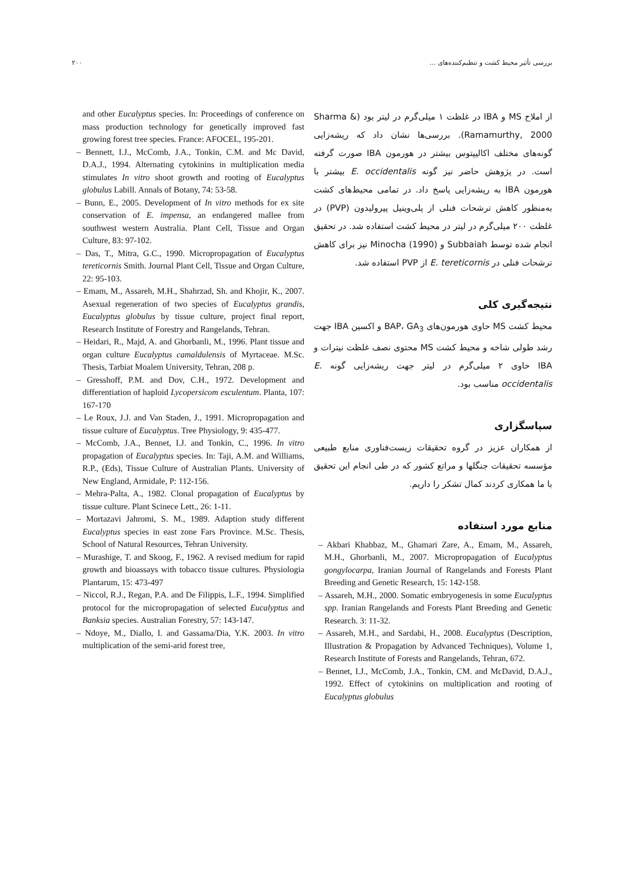۲۰۰ بررسی تأثیر محیط کشت و تنظیم‌کننده‌های ...
از املاح MS و IBA در غلظت ۱ میلی‌گرم در لیتر بود (Sharma & Ramamurthy, 2000). بررسی‌ها نشان داد که ریشه‌زایی گونه‌های مختلف اکالیپتوس بیشتر در هورمون IBA صورت گرفته است. در پژوهش حاضر نیز گونه E. occidentalis بیشتر با هورمون IBA به ریشه‌زایی پاسخ داد. در تمامی محیط‌های کشت به‌منظور کاهش ترشحات فنلی از پلی‌وینیل پیرولیدون (PVP) در غلظت ۲۰۰ میلی‌گرم در لیتر در محیط کشت استفاده شد. در تحقیق انجام شده توسط Subbaiah و Minocha (1990) نیز برای کاهش ترشحات فنلی در E. tereticornis از PVP استفاده شد.
نتیجه‌گیری کلی
محیط کشت MS حاوی هورمون‌های BAP، GA<sub>3</sub> و اکسین IBA جهت رشد طولی شاخه و محیط کشت MS محتوی نصف غلظت نیترات و IBA حاوی ۲ میلی‌گرم در لیتر جهت ریشه‌زایی گونه E. occidentalis مناسب بود.
سپاسگزاری
از همکاران عزیز در گروه تحقیقات زیست‌فناوری منابع طبیعی مؤسسه تحقیقات جنگلها و مراتع کشور که در طی انجام این تحقیق با ما همکاری کردند کمال تشکر را داریم.
منابع مورد استفاده
– Akbari Khabbaz, M., Ghamari Zare, A., Emam, M., Assareh, M.H., Ghorbanli, M., 2007. Micropropagation of Eucalyptus gongylocarpa, Iranian Journal of Rangelands and Forests Plant Breeding and Genetic Research, 15: 142-158.
– Assareh, M.H., 2000. Somatic embryogenesis in some Eucalyptus spp. Iranian Rangelands and Forests Plant Breeding and Genetic Research. 3: 11-32.
– Assareh, M.H., and Sardabi, H., 2008. Eucalyptus (Description, Illustration & Propagation by Advanced Techniques), Volume 1, Research Institute of Forests and Rangelands, Tehran, 672.
– Bennet, I.J., McComb, J.A., Tonkin, CM. and McDavid, D.A.J., 1992. Effect of cytokinins on multiplication and rooting of Eucalyptus globulus
and other Eucalyptus species. In: Proceedings of conference on mass production technology for genetically improved fast growing forest tree species. France: AFOCEL, 195-201.
– Bennett, I.J., McComb, J.A., Tonkin, C.M. and Mc David, D.A.J., 1994. Alternating cytokinins in multiplication media stimulates In vitro shoot growth and rooting of Eucalyptus globulus Labill. Annals of Botany, 74: 53-58.
– Bunn, E., 2005. Development of In vitro methods for ex site conservation of E. impensa, an endangered mallee from southwest western Australia. Plant Cell, Tissue and Organ Culture, 83: 97-102.
– Das, T., Mitra, G.C., 1990. Micropropagation of Eucalyptus tereticornis Smith. Journal Plant Cell, Tissue and Organ Culture, 22: 95-103.
– Emam, M., Assareh, M.H., Shahrzad, Sh. and Khojir, K., 2007. Asexual regeneration of two species of Eucalyptus grandis, Eucalyptus globulus by tissue culture, project final report, Research Institute of Forestry and Rangelands, Tehran.
– Heidari, R., Majd, A. and Ghorbanli, M., 1996. Plant tissue and organ culture Eucalyptus camaldulensis of Myrtaceae. M.Sc. Thesis, Tarbiat Moalem University, Tehran, 208 p.
– Gresshoff, P.M. and Dov, C.H., 1972. Development and differentiation of haploid Lycopersicom esculentum. Planta, 107: 167-170
– Le Roux, J.J. and Van Staden, J., 1991. Micropropagation and tissue culture of Eucalyptus. Tree Physiology, 9: 435-477.
– McComb, J.A., Bennet, I.J. and Tonkin, C., 1996. In vitro propagation of Eucalyptus species. In: Taji, A.M. and Williams, R.P., (Eds), Tissue Culture of Australian Plants. University of New England, Armidale, P: 112-156.
– Mehra-Palta, A., 1982. Clonal propagation of Eucalyptus by tissue culture. Plant Scinece Lett., 26: 1-11.
– Mortazavi Jahromi, S. M., 1989. Adaption study different Eucalyptus species in east zone Fars Province. M.Sc. Thesis, School of Natural Resources, Tehran University.
– Murashige, T. and Skoog, F., 1962. A revised medium for rapid growth and bioassays with tobacco tissue cultures. Physiologia Plantarum, 15: 473-497
– Niccol, R.J., Regan, P.A. and De Filippis, L.F., 1994. Simplified protocol for the micropropagation of selected Eucalyptus and Banksia species. Australian Forestry, 57: 143-147.
– Ndoye, M., Diallo, I. and Gassama/Dia, Y.K. 2003. In vitro multiplication of the semi-arid forest tree,